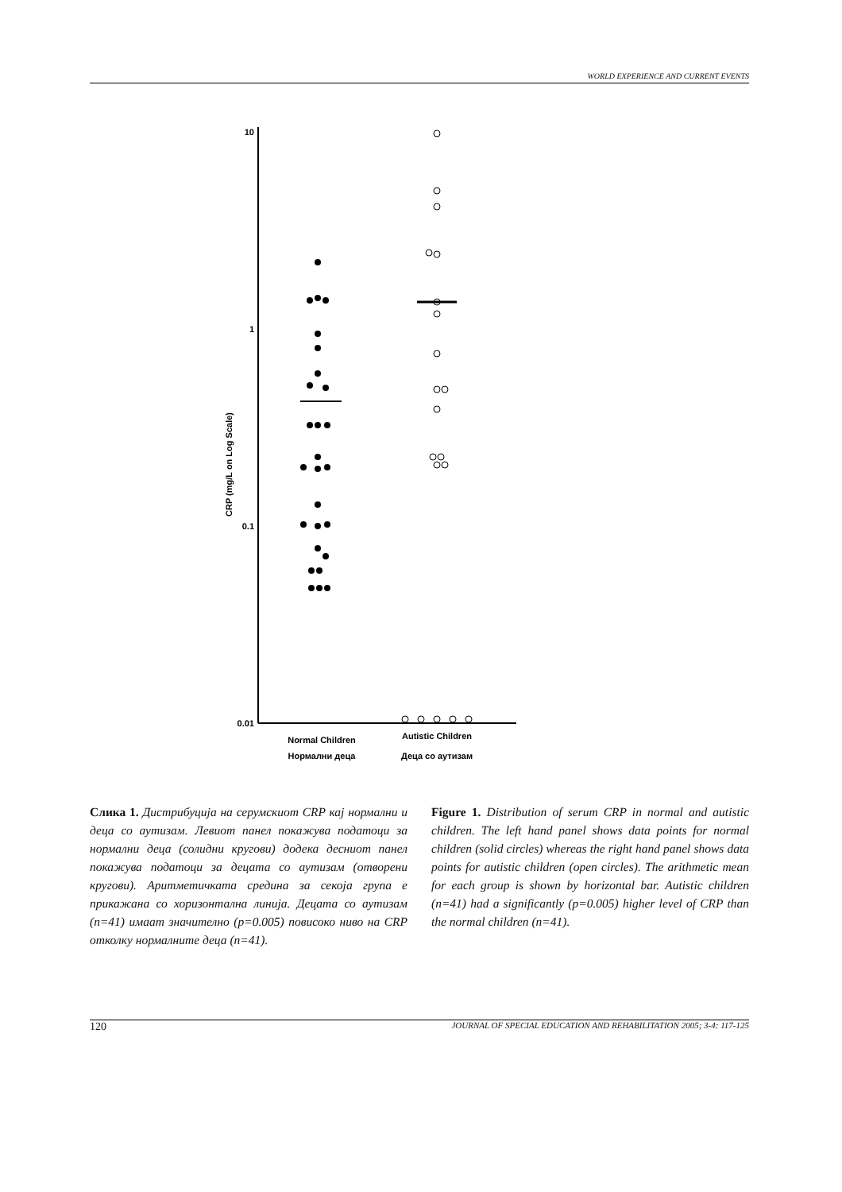WORLD EXPERIENCE AND CURRENT EVENTS
10
1
0.1
0.01
CRP (mg/L on Log Scale)
Normal Children
Autistic Children
Нормални деца
Деца со аутизам
Слика 1. Дистрибуција на серумскиот CRP кај нормални и деца со аутизам. Левиот панел покажува податоци за нормални деца (солидни кругови) додека десниот панел покажува податоци за децата со аутизам (отворени кругови). Аритметичката средина за секоја група е прикажана со хоризонтална линија. Децата со аутизам (n=41) имаат значително (p=0.005) повисоко ниво на CRP отколку нормалните деца (n=41).
Figure 1. Distribution of serum CRP in normal and autistic children. The left hand panel shows data points for normal children (solid circles) whereas the right hand panel shows data points for autistic children (open circles). The arithmetic mean for each group is shown by horizontal bar. Autistic children (n=41) had a significantly (p=0.005) higher level of CRP than the normal children (n=41).
120 JOURNAL OF SPECIAL EDUCATION AND REHABILITATION 2005; 3-4: 117-125